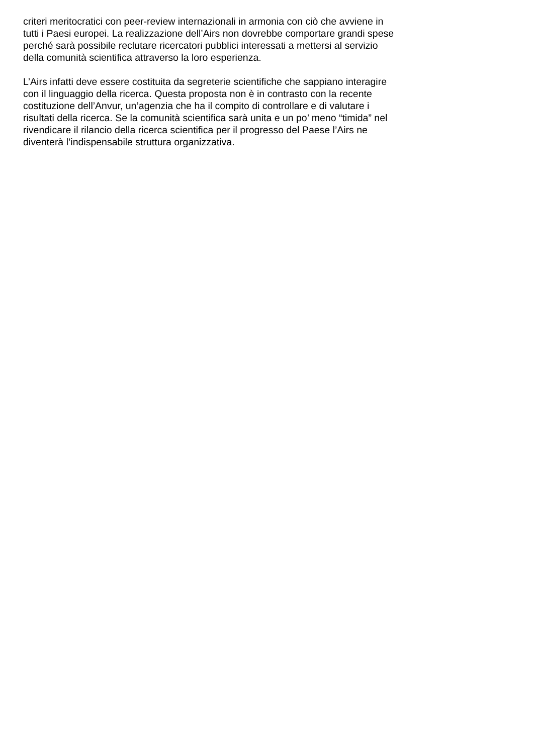criteri meritocratici con peer-review internazionali in armonia con ciò che avviene in
tutti i Paesi europei. La realizzazione dell’Airs non dovrebbe comportare grandi spese
perché sarà possibile reclutare ricercatori pubblici interessati a mettersi al servizio
della comunità scientifica attraverso la loro esperienza.
L’Airs infatti deve essere costituita da segreterie scientifiche che sappiano interagire
con il linguaggio della ricerca. Questa proposta non è in contrasto con la recente
costituzione dell’Anvur, un’agenzia che ha il compito di controllare e di valutare i
risultati della ricerca. Se la comunità scientifica sarà unita e un po’ meno “timida” nel
rivendicare il rilancio della ricerca scientifica per il progresso del Paese l’Airs ne
diventerà l’indispensabile struttura organizzativa.